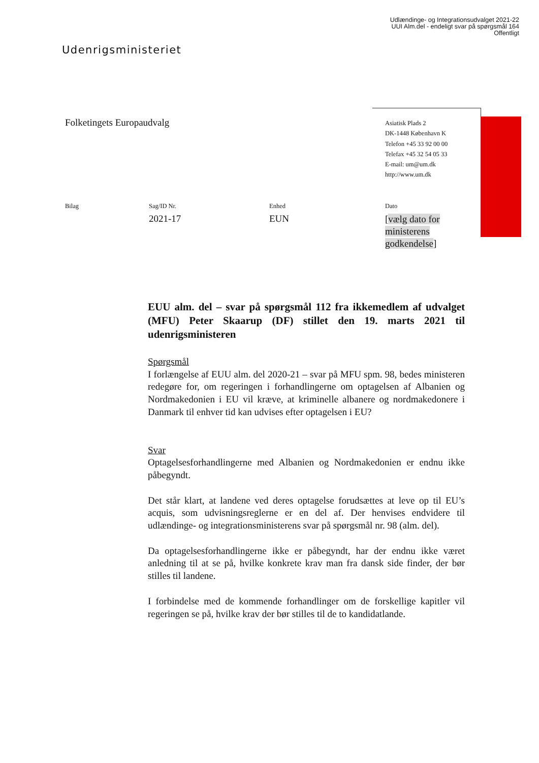Udlændinge- og Integrationsudvalget 2021-22
UUI Alm.del - endeligt svar på spørgsmål 164
Offentligt
Udenrigsministeriet
Folketingets Europaudvalg
Asiatisk Plads 2
DK-1448 København K
Telefon +45 33 92 00 00
Telefax +45 32 54 05 33
E-mail: um@um.dk
http://www.um.dk
Bilag
Sag/ID Nr.
2021-17
Enhed
EUN
Dato
[vælg dato for ministerens godkendelse]
EUU alm. del – svar på spørgsmål 112 fra ikkemedlem af udvalget (MFU) Peter Skaarup (DF) stillet den 19. marts 2021 til udenrigsministeren
Spørgsmål
I forlængelse af EUU alm. del 2020-21 – svar på MFU spm. 98, bedes ministeren redegøre for, om regeringen i forhandlingerne om optagelsen af Albanien og Nordmakedonien i EU vil kræve, at kriminelle albanere og nordmakedonere i Danmark til enhver tid kan udvises efter optagelsen i EU?
Svar
Optagelsesforhandlingerne med Albanien og Nordmakedonien er endnu ikke påbegyndt.
Det står klart, at landene ved deres optagelse forudsættes at leve op til EU’s acquis, som udvisningsreglerne er en del af. Der henvises endvidere til udlændinge- og integrationsministerens svar på spørgsmål nr. 98 (alm. del).
Da optagelsesforhandlingerne ikke er påbegyndt, har der endnu ikke været anledning til at se på, hvilke konkrete krav man fra dansk side finder, der bør stilles til landene.
I forbindelse med de kommende forhandlinger om de forskellige kapitler vil regeringen se på, hvilke krav der bør stilles til de to kandidatlande.